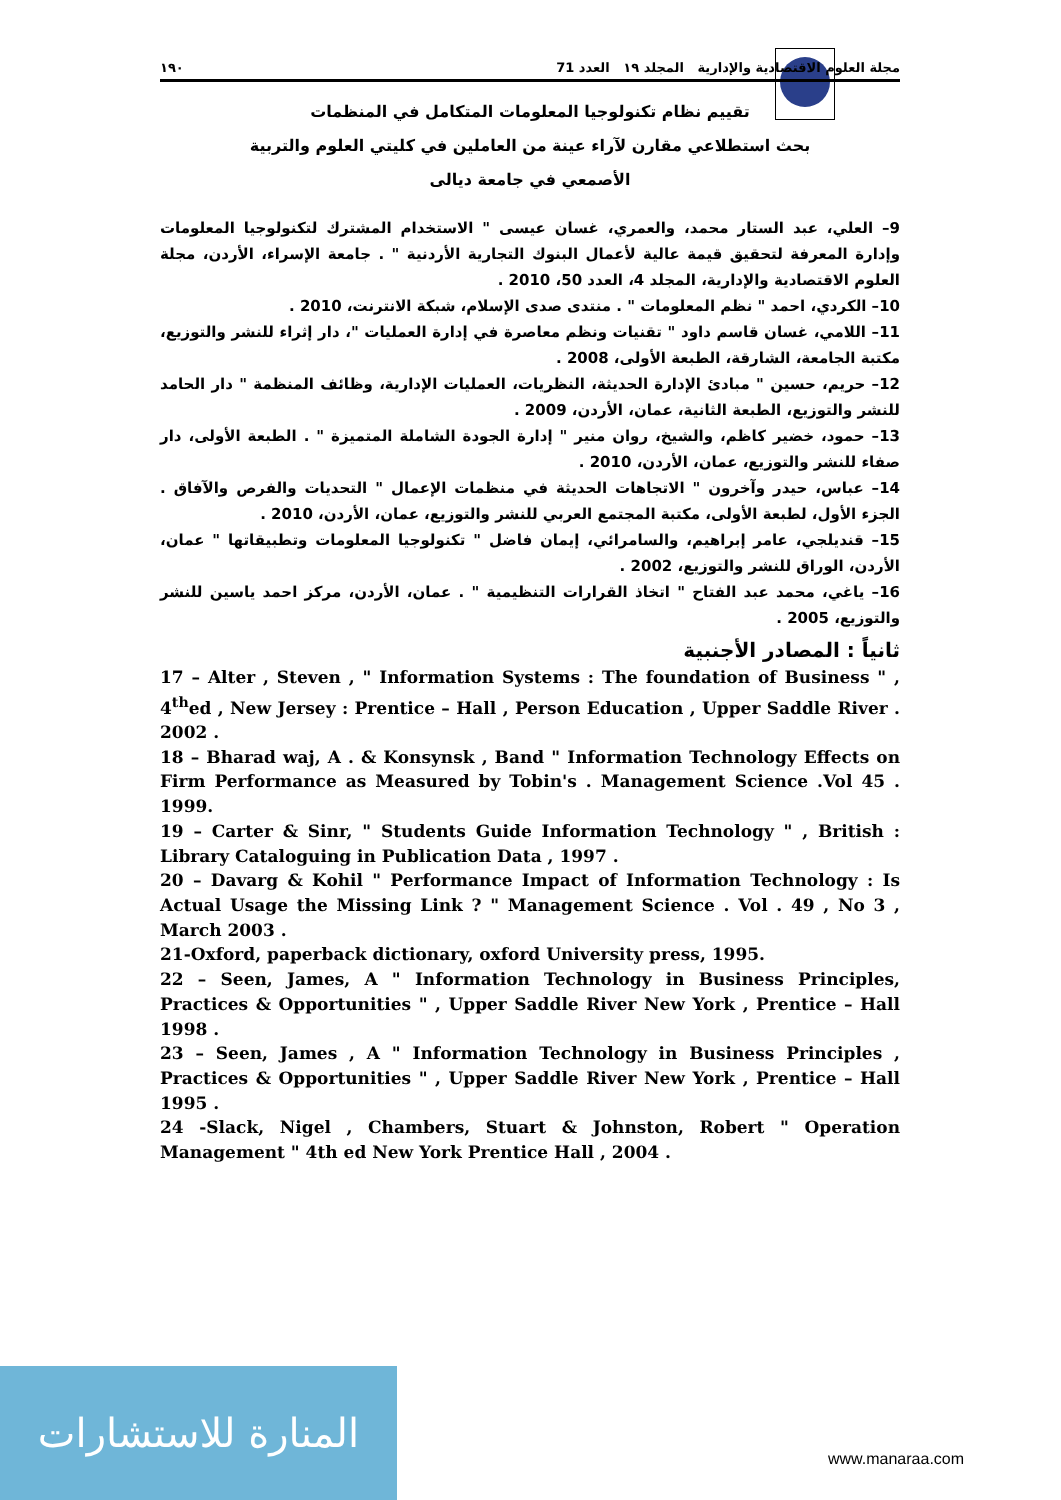مجلة العلوم الاقتصادية والإدارية المجلد ١٩ العدد 71 ١٩٠
تقييم نظام تكنولوجيا المعلومات المتكامل في المنظمات
بحث استطلاعي مقارن لآراء عينة من العاملين في كليتي العلوم والتربية
الأصمعي في جامعة ديالى
9– العلي، عبد الستار محمد، والعمري، غسان عيسى " الاستخدام المشترك لتكنولوجيا المعلومات وإدارة المعرفة لتحقيق قيمة عالية لأعمال البنوك التجارية الأردنية " . جامعة الإسراء، الأردن، مجلة العلوم الاقتصادية والإدارية، المجلد 4، العدد 50، 2010 .
10– الكردي، احمد " نظم المعلومات " . منتدى صدى الإسلام، شبكة الانترنت، 2010 .
11– اللامي، غسان قاسم داود " تقنيات ونظم معاصرة في إدارة العمليات "، دار إثراء للنشر والتوزيع، مكتبة الجامعة، الشارقة، الطبعة الأولى، 2008 .
12– حريم، حسين " مبادئ الإدارة الحديثة، النظريات، العمليات الإدارية، وظائف المنظمة " دار الحامد للنشر والتوزيع، الطبعة الثانية، عمان، الأردن، 2009 .
13– حمود، خضير كاظم، والشيخ، روان منير " إدارة الجودة الشاملة المتميزة " . الطبعة الأولى، دار صفاء للنشر والتوزيع، عمان، الأردن، 2010 .
14– عباس، حيدر وآخرون " الاتجاهات الحديثة في منظمات الإعمال " التحديات والفرص والآفاق . الجزء الأول، لطبعة الأولى، مكتبة المجتمع العربي للنشر والتوزيع، عمان، الأردن، 2010 .
15– قنديلجي، عامر إبراهيم، والسامرائي، إيمان فاضل " تكنولوجيا المعلومات وتطبيقاتها " عمان، الأردن، الوراق للنشر والتوزيع، 2002 .
16– ياغي، محمد عبد الفتاح " اتخاذ القرارات التنظيمية " . عمان، الأردن، مركز احمد ياسين للنشر والتوزيع، 2005 .
ثانياً : المصادر الأجنبية
17 – Alter , Steven , " Information Systems : The foundation of Business " , 4<sup>th</sup>ed , New Jersey : Prentice – Hall , Person Education , Upper Saddle River . 2002 .
18 – Bharad waj, A . & Konsynsk , Band " Information Technology Effects on Firm Performance as Measured by Tobin's . Management Science .Vol 45 . 1999.
19 – Carter & Sinr, " Students Guide Information Technology " , British : Library Cataloguing in Publication Data , 1997 .
20 – Davarg & Kohil " Performance Impact of Information Technology : Is Actual Usage the Missing Link ? " Management Science . Vol . 49 , No 3 , March 2003 .
21-Oxford, paperback dictionary, oxford University press, 1995.
22 – Seen, James, A " Information Technology in Business Principles, Practices & Opportunities " , Upper Saddle River New York , Prentice – Hall 1998 .
23 – Seen, James , A " Information Technology in Business Principles , Practices & Opportunities " , Upper Saddle River New York , Prentice – Hall 1995 .
24 -Slack, Nigel , Chambers, Stuart & Johnston, Robert " Operation Management " 4th ed New York Prentice Hall , 2004 .
المنارة للاستشارات
www.manaraa.com